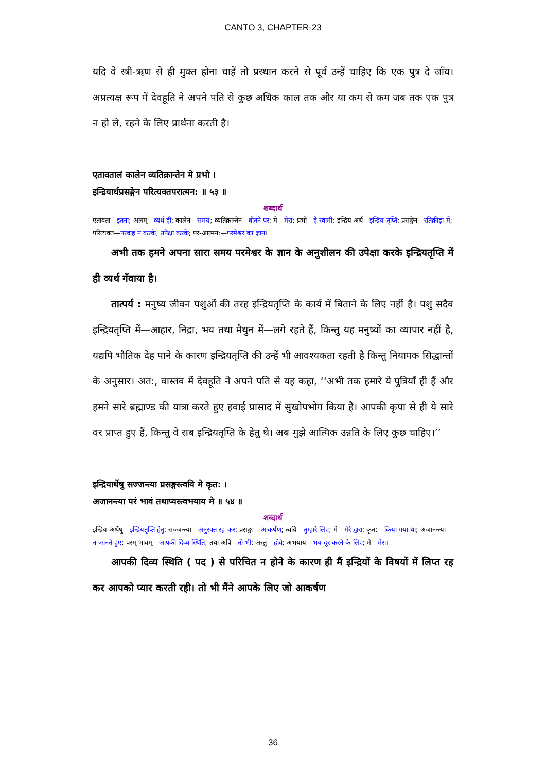CANTO 3, CHAPTER-23
यदि वे स्त्री-ऋण से ही मुक्त होना चाहें तो प्रस्थान करने से पूर्व उन्हें चाहिए कि एक पुत्र दे जाँय। अप्रत्यक्ष रूप में देवहूति ने अपने पति से कुछ अधिक काल तक और या कम से कम जब तक एक पुत्र न हो ले, रहने के लिए प्रार्थना करती है।
एतावतालं कालेन व्यतिक्रान्तेन मे प्रभो ।
इन्द्रियार्थप्रसङ्गेन परित्यक्तपरात्मन: ॥ ५३ ॥
शब्दार्थ
एतावता—इतना; अलम्—व्यर्थ ही; कालेन—समय; व्यतिक्रान्तेन—बीतने पर; मे—मेरा; प्रभो—हे स्वामी; इन्द्रिय-अर्थ—इन्द्रिय-तृप्ति; प्रसङ्गेन—रतिक्रीड़ा में; परित्यक्त—परवाह न करके, उपेक्षा करके; पर-आत्मन:—परमेश्वर का ज्ञान।
अभी तक हमने अपना सारा समय परमेश्वर के ज्ञान के अनुशीलन की उपेक्षा करके इन्द्रियतृप्ति में ही व्यर्थ गँवाया है।
तात्पर्य : मनुष्य जीवन पशुओं की तरह इन्द्रियतृप्ति के कार्य में बिताने के लिए नहीं है। पशु सदैव इन्द्रियतृप्ति में—आहार, निद्रा, भय तथा मैथुन में—लगे रहते हैं, किन्तु यह मनुष्यों का व्यापार नहीं है, यद्यपि भौतिक देह पाने के कारण इन्द्रियतृप्ति की उन्हें भी आवश्यकता रहती है किन्तु नियामक सिद्धान्तों के अनुसार। अत:, वास्तव में देवहूति ने अपने पति से यह कहा, ‘‘अभी तक हमारे ये पुत्रियाँ ही हैं और हमने सारे ब्रह्माण्ड की यात्रा करते हुए हवाई प्रासाद में सुखोपभोग किया है। आपकी कृपा से ही ये सारे वर प्राप्त हुए हैं, किन्तु वे सब इन्द्रियतृप्ति के हेतु थे। अब मुझे आत्मिक उन्नति के लिए कुछ चाहिए।’’
इन्द्रियार्थेषु सज्जन्त्या प्रसङ्गस्त्वयि मे कृत: ।
अजानन्त्या परं भावं तथाप्यस्त्वभयाय मे ॥ ५४ ॥
शब्दार्थ
इन्द्रिय-अर्थेषु—इन्द्रियतृप्ति हेतु; सज्जन्त्या—अनुरक्त रह कर; प्रसङ्ग:—आकर्षण; त्वयि—तुम्हारे लिए; मे—मेरे द्वारा; कृत:—किया गया था; अजानन्त्या—न जानते हुए; परम् भावम्—आपकी दिव्य स्थिति; तथा अपि—तो भी; अस्तु—होवे; अभयाय—भय दूर करने के लिए; मे—मेरा।
आपकी दिव्य स्थिति ( पद ) से परिचित न होने के कारण ही मैं इन्द्रियों के विषयों में लिप्त रह कर आपको प्यार करती रही। तो भी मैंने आपके लिए जो आकर्षण
36